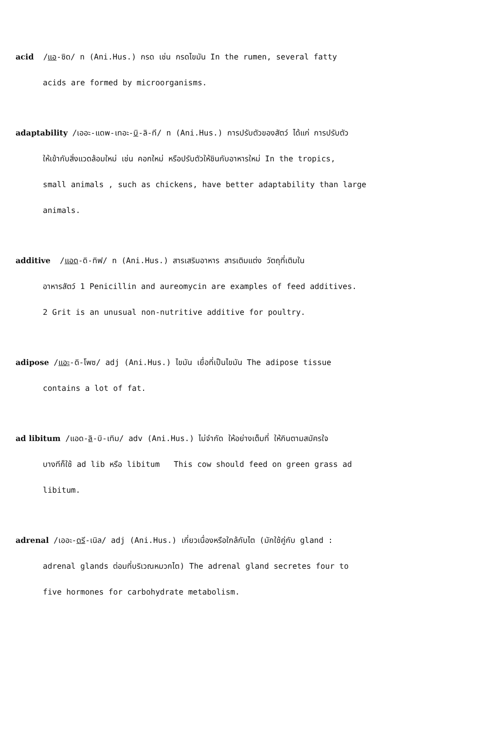acid /แอ-ซิด/ n (Ani.Hus.) กรด เช่น กรดไขมัน In the rumen, several fatty
acids are formed by microorganisms.
adaptability /เออะ-แดพ-เทอะ-บิ-ลิ-ที/ n (Ani.Hus.) การปรับตัวของสัตว์ ได้แก่ การปรับตัว
ให้เข้ากับสิ่งแวดล้อมใหม่ เช่น คอกใหม่ หรือปรับตัวให้ชินกับอาหารใหม่ In the tropics,
small animals , such as chickens, have better adaptability than large
animals.
additive /แอด-ดิ-ทิฟ/ n (Ani.Hus.) สารเสริมอาหาร สารเติมแต่ง วัตถุที่เติมใน
อาหารสัตว์ 1 Penicillin and aureomycin are examples of feed additives.
2 Grit is an unusual non-nutritive additive for poultry.
adipose /แอะ-ดิ-โพซ/ adj (Ani.Hus.) ไขมัน เยื่อที่เป็นไขมัน The adipose tissue
contains a lot of fat.
ad libitum /แอด-ลิ-บิ-เทิม/ adv (Ani.Hus.) ไม่จำกัด ให้อย่างเต็มที่ ให้กินตามสมัครใจ
บางทีก็ใช้ ad lib หรือ libitum This cow should feed on green grass ad
libitum.
adrenal /เออะ-ดรี-เนิล/ adj (Ani.Hus.) เกี่ยวเนื่องหรือใกล้กับไต (มักใช้คู่กับ gland :
adrenal glands ต่อมที่บริเวณหมวกไต) The adrenal gland secretes four to
five hormones for carbohydrate metabolism.